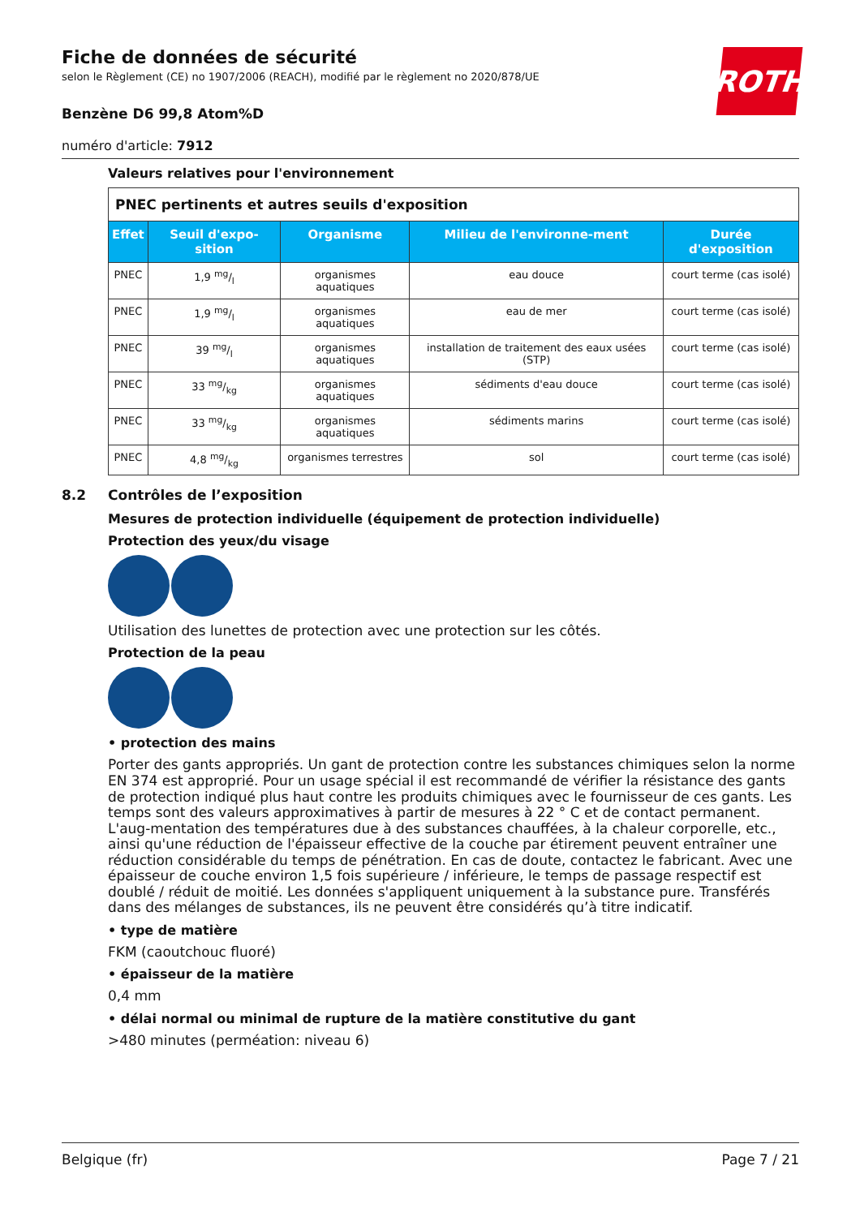ROTH
Fiche de données de sécurité
selon le Règlement (CE) no 1907/2006 (REACH), modifié par le règlement no 2020/878/UE
Benzène D6 99,8 Atom%D
numéro d'article: 7912
Valeurs relatives pour l'environnement
| PNEC pertinents et autres seuils d'exposition | | | | |
| Effet | Seuil d'expo-sition | Organisme | Milieu de l'environne-ment | Durée d'exposition |
| PNEC | 1,9 mg/l | organismes aquatiques | eau douce | court terme (cas isolé) |
| PNEC | 1,9 mg/l | organismes aquatiques | eau de mer | court terme (cas isolé) |
| PNEC | 39 mg/l | organismes aquatiques | installation de traitement des eaux usées (STP) | court terme (cas isolé) |
| PNEC | 33 mg/kg | organismes aquatiques | sédiments d'eau douce | court terme (cas isolé) |
| PNEC | 33 mg/kg | organismes aquatiques | sédiments marins | court terme (cas isolé) |
| PNEC | 4,8 mg/kg | organismes terrestres | sol | court terme (cas isolé) |
8.2 Contrôles de l’exposition
Mesures de protection individuelle (équipement de protection individuelle)
Protection des yeux/du visage
Utilisation des lunettes de protection avec une protection sur les côtés.
Protection de la peau
• protection des mains
Porter des gants appropriés. Un gant de protection contre les substances chimiques selon la norme EN 374 est approprié. Pour un usage spécial il est recommandé de vérifier la résistance des gants de protection indiqué plus haut contre les produits chimiques avec le fournisseur de ces gants. Les temps sont des valeurs approximatives à partir de mesures à 22 ° C et de contact permanent. L'aug-mentation des températures due à des substances chauffées, à la chaleur corporelle, etc., ainsi qu'une réduction de l'épaisseur effective de la couche par étirement peuvent entraîner une réduction considérable du temps de pénétration. En cas de doute, contactez le fabricant. Avec une épaisseur de couche environ 1,5 fois supérieure / inférieure, le temps de passage respectif est doublé / réduit de moitié. Les données s'appliquent uniquement à la substance pure. Transférés dans des mélanges de substances, ils ne peuvent être considérés qu’à titre indicatif.
• type de matière
FKM (caoutchouc fluoré)
• épaisseur de la matière
0,4 mm
• délai normal ou minimal de rupture de la matière constitutive du gant
>480 minutes (perméation: niveau 6)
Belgique (fr) Page 7 / 21